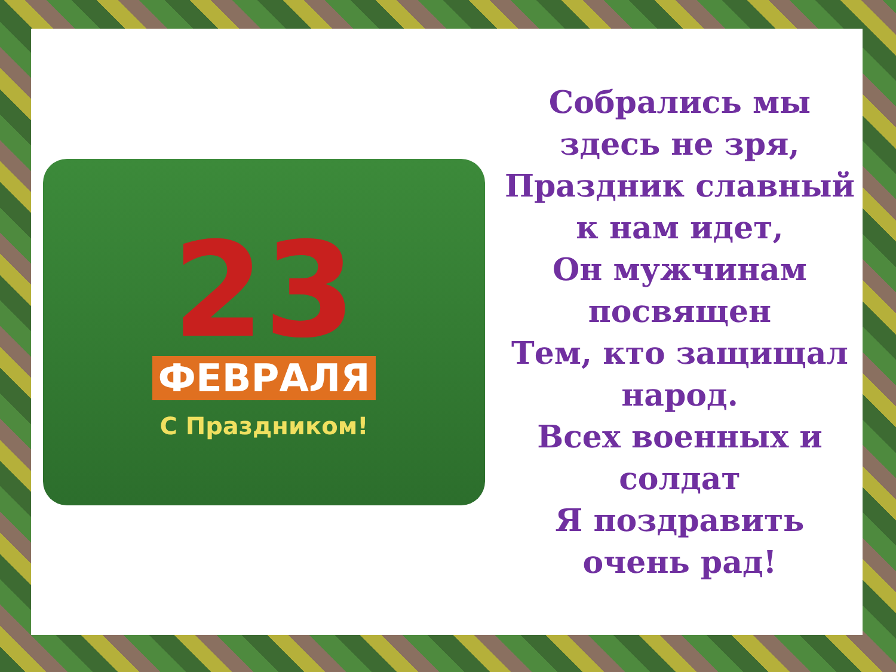23
ФЕВРАЛЯ
С Праздником!
Собрались мы
здесь не зря,
Праздник славный
к нам идет,
Он мужчинам
посвящен
Тем, кто защищал
народ.
Всех военных и
солдат
Я поздравить
очень рад!